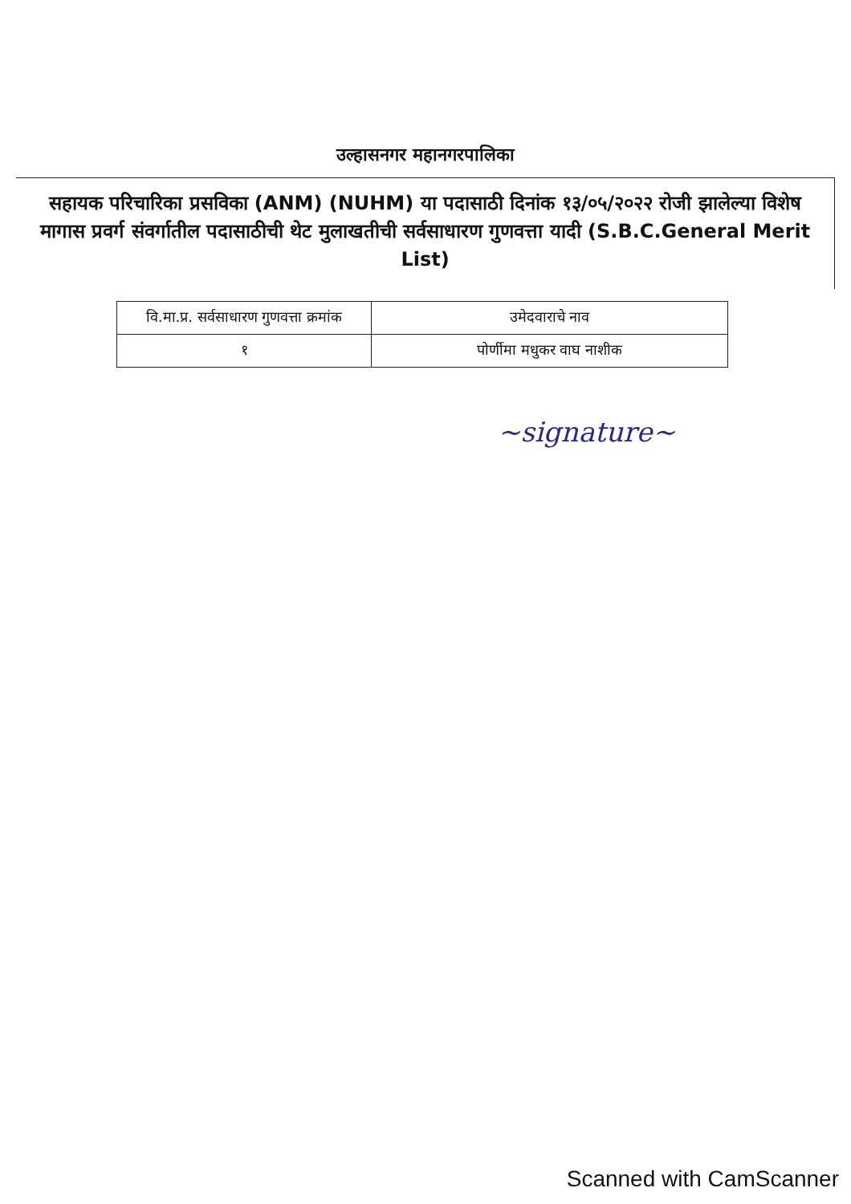उल्हासनगर महानगरपालिका
सहायक परिचारिका प्रसविका (ANM) (NUHM) या पदासाठी दिनांक १३/०५/२०२२ रोजी झालेल्या विशेष मागास प्रवर्ग संवर्गातील पदासाठीची थेट मुलाखतीची सर्वसाधारण गुणवत्ता यादी (S.B.C.General Merit List)
| वि.मा.प्र. सर्वसाधारण गुणवत्ता क्रमांक | उमेदवाराचे नाव |
| --- | --- |
| १ | पोर्णीमा मधुकर वाघ नाशीक |
~signature~
Scanned with CamScanner